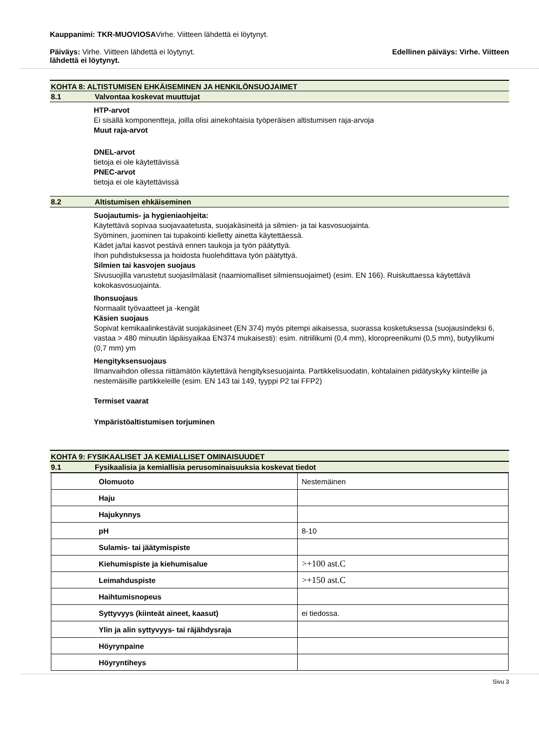Kauppanimi: TKR-MUOVIOSAVirhe. Viitteen lähdettä ei löytynyt.
Päiväys: Virhe. Viitteen lähdettä ei löytynyt. Edellinen päiväys: Virhe. Viitteen
lähdettä ei löytynyt.
KOHTA 8: ALTISTUMISEN EHKÄISEMINEN JA HENKILÖNSUOJAIMET
8.1 Valvontaa koskevat muuttujat
HTP-arvot
Ei sisällä komponentteja, joilla olisi ainekohtaisia työperäisen altistumisen raja-arvoja
Muut raja-arvot
DNEL-arvot
tietoja ei ole käytettävissä
PNEC-arvot
tietoja ei ole käytettävissä
8.2 Altistumisen ehkäiseminen
Suojautumis- ja hygieniaohjeita:
Käytettävä sopivaa suojavaatetusta, suojakäsineitä ja silmien- ja tai kasvosuojainta.
Syöminen, juominen tai tupakointi kielletty ainetta käytettäessä.
Kädet ja/tai kasvot pestävä ennen taukoja ja työn päätyttyä.
Ihon puhdistuksessa ja hoidosta huolehdittava työn päätyttyä.
Silmien tai kasvojen suojaus
Sivusuojilla varustetut suojasilmälasit (naamiomalliset silmiensuojaimet) (esim. EN 166). Ruiskuttaessa käytettävä kokokasvosuojainta.
Ihonsuojaus
Normaalit työvaatteet ja -kengät
Käsien suojaus
Sopivat kemikaalinkestävät suojakäsineet (EN 374) myös pitempi aikaisessa, suorassa kosketuksessa (suojausindeksi 6, vastaa > 480 minuutin läpäisyaikaa EN374 mukaisesti): esim. nitriilikumi (0,4 mm), kloropreenikumi (0,5 mm), butyylikumi (0,7 mm) ym
Hengityksensuojaus
Ilmanvaihdon ollessa riittämätön käytettävä hengityksesuojainta. Partikkelisuodatin, kohtalainen pidätyskyky kiinteille ja nestemäisille partikkeleille (esim. EN 143 tai 149, tyyppi P2 tai FFP2)
Termiset vaarat
Ympäristöaltistumisen torjuminen
KOHTA 9: FYSIKAALISET JA KEMIALLISET OMINAISUUDET
9.1 Fysikaalisia ja kemiallisia perusominaisuuksia koskevat tiedot
| Olomuoto | Nestemäinen |
| Haju | |
| Hajukynnys | |
| pH | 8-10 |
| Sulamis- tai jäätymispiste | |
| Kiehumispiste ja kiehumisalue | >+100 ast.C |
| Leimahduspiste | >+150 ast.C |
| Haihtumisnopeus | |
| Syttyvyys (kiinteät aineet, kaasut) | ei tiedossa. |
| Ylin ja alin syttyvyys- tai räjähdysraja | |
| Höyrynpaine | |
| Höyryntiheys | |
Sivu 3